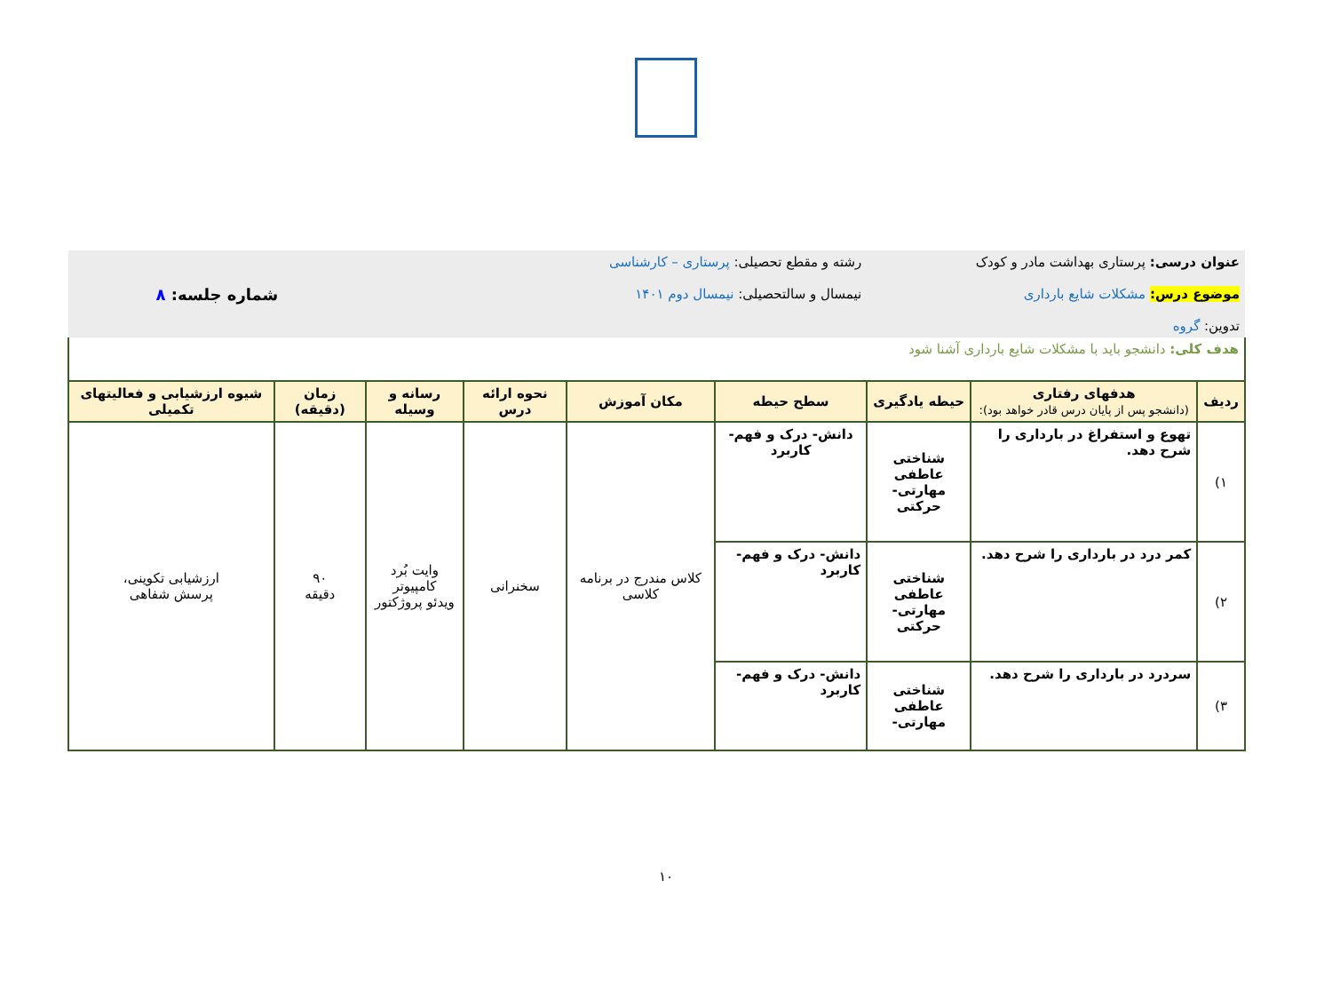| عنوان درسی: پرستاری بهداشت مادر و کودک موضوع درس: مشکلات شایع بارداری تدوین: گروه | | | رشته و مقطع تحصیلی: پرستاری – کارشناسی نیمسال و سالتحصیلی: نیمسال دوم ۱۴۰۱ | | | | شماره جلسه: ۸ | |
| هدف کلی: دانشجو باید با مشکلات شایع بارداری آشنا شود | | | | | | | | |
| ردیف | هدفهای رفتاری (دانشجو پس از پایان درس قادر خواهد بود): | حیطه یادگیری | سطح حیطه | مکان آموزش | نحوه ارائه درس | رسانه و وسیله | زمان (دقیقه) | شیوه ارزشیابی و فعالیتهای تکمیلی |
| ۱) | تهوع و استفراغ در بارداری را شرح دهد. | شناختی عاطفی مهارتی- حرکتی | دانش- درک و فهم- کاربرد | کلاس مندرج در برنامه کلاسی | سخنرانی | وایت بُرد کامپیوتر ویدئو پروژکتور | ۹۰ دقیقه | ارزشیابی تکوینی، پرسش شفاهی |
| ۲) | کمر درد در بارداری را شرح دهد. | شناختی عاطفی مهارتی- حرکتی | دانش- درک و فهم- کاربرد | | | | | |
| ۳) | سردرد در بارداری را شرح دهد. | شناختی عاطفی مهارتی- | دانش- درک و فهم- کاربرد | | | | | |
۱۰